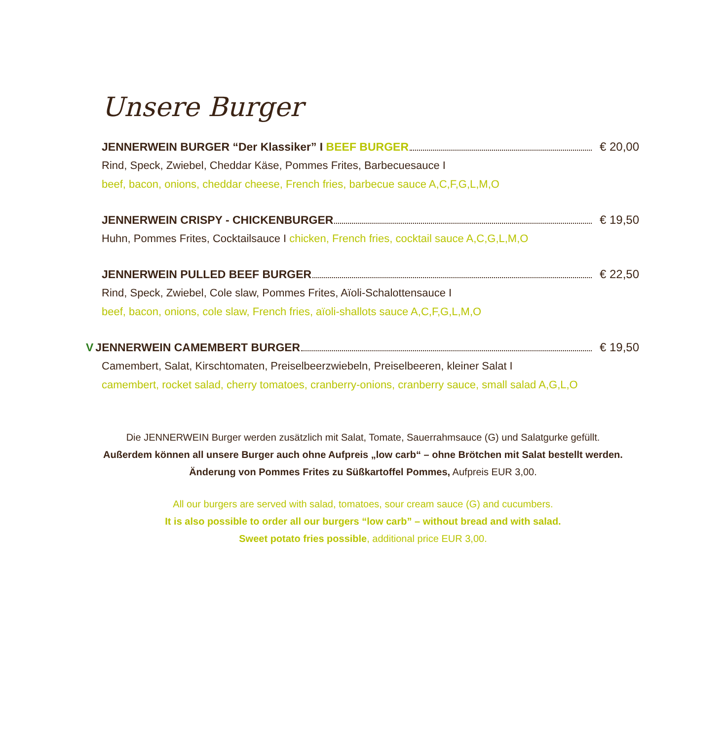Unsere Burger
JENNERWEIN BURGER “Der Klassiker” I BEEF BURGER € 20,00
Rind, Speck, Zwiebel, Cheddar Käse, Pommes Frites, Barbecuesauce I
beef, bacon, onions, cheddar cheese, French fries, barbecue sauce A,C,F,G,L,M,O
JENNERWEIN CRISPY - CHICKENBURGER € 19,50
Huhn, Pommes Frites, Cocktailsauce I chicken, French fries, cocktail sauce A,C,G,L,M,O
JENNERWEIN PULLED BEEF BURGER € 22,50
Rind, Speck, Zwiebel, Cole slaw, Pommes Frites, Aïoli-Schalottensauce I
beef, bacon, onions, cole slaw, French fries, aïoli-shallots sauce A,C,F,G,L,M,O
V JENNERWEIN CAMEMBERT BURGER € 19,50
Camembert, Salat, Kirschtomaten, Preiselbeerzwiebeln, Preiselbeeren, kleiner Salat I
camembert, rocket salad, cherry tomatoes, cranberry-onions, cranberry sauce, small salad A,G,L,O
Die JENNERWEIN Burger werden zusätzlich mit Salat, Tomate, Sauerrahmsauce (G) und Salatgurke gefüllt.
Außerdem können all unsere Burger auch ohne Aufpreis „low carb“ – ohne Brötchen mit Salat bestellt werden.
Änderung von Pommes Frites zu Süßkartoffel Pommes, Aufpreis EUR 3,00.
All our burgers are served with salad, tomatoes, sour cream sauce (G) and cucumbers.
It is also possible to order all our burgers “low carb” – without bread and with salad.
Sweet potato fries possible, additional price EUR 3,00.